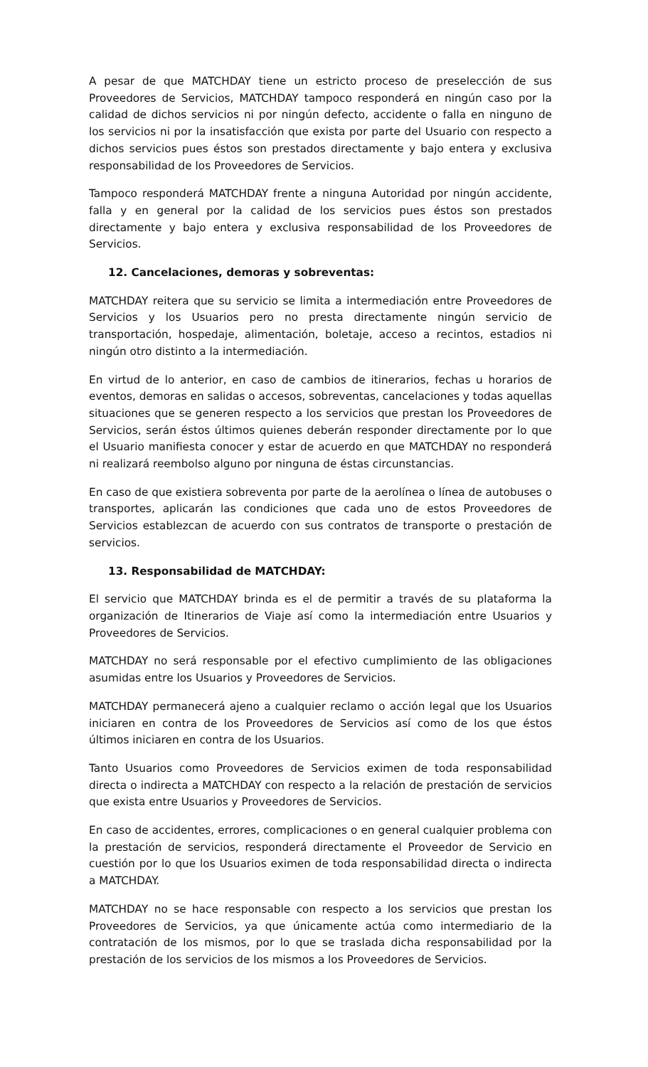A pesar de que MATCHDAY tiene un estricto proceso de preselección de sus Proveedores de Servicios, MATCHDAY tampoco responderá en ningún caso por la calidad de dichos servicios ni por ningún defecto, accidente o falla en ninguno de los servicios ni por la insatisfacción que exista por parte del Usuario con respecto a dichos servicios pues éstos son prestados directamente y bajo entera y exclusiva responsabilidad de los Proveedores de Servicios.
Tampoco responderá MATCHDAY frente a ninguna Autoridad por ningún accidente, falla y en general por la calidad de los servicios pues éstos son prestados directamente y bajo entera y exclusiva responsabilidad de los Proveedores de Servicios.
12. Cancelaciones, demoras y sobreventas:
MATCHDAY reitera que su servicio se limita a intermediación entre Proveedores de Servicios y los Usuarios pero no presta directamente ningún servicio de transportación, hospedaje, alimentación, boletaje, acceso a recintos, estadios ni ningún otro distinto a la intermediación.
En virtud de lo anterior, en caso de cambios de itinerarios, fechas u horarios de eventos, demoras en salidas o accesos, sobreventas, cancelaciones y todas aquellas situaciones que se generen respecto a los servicios que prestan los Proveedores de Servicios, serán éstos últimos quienes deberán responder directamente por lo que el Usuario manifiesta conocer y estar de acuerdo en que MATCHDAY no responderá ni realizará reembolso alguno por ninguna de éstas circunstancias.
En caso de que existiera sobreventa por parte de la aerolínea o línea de autobuses o transportes, aplicarán las condiciones que cada uno de estos Proveedores de Servicios establezcan de acuerdo con sus contratos de transporte o prestación de servicios.
13. Responsabilidad de MATCHDAY:
El servicio que MATCHDAY brinda es el de permitir a través de su plataforma la organización de Itinerarios de Viaje así como la intermediación entre Usuarios y Proveedores de Servicios.
MATCHDAY no será responsable por el efectivo cumplimiento de las obligaciones asumidas entre los Usuarios y Proveedores de Servicios.
MATCHDAY permanecerá ajeno a cualquier reclamo o acción legal que los Usuarios iniciaren en contra de los Proveedores de Servicios así como de los que éstos últimos iniciaren en contra de los Usuarios.
Tanto Usuarios como Proveedores de Servicios eximen de toda responsabilidad directa o indirecta a MATCHDAY con respecto a la relación de prestación de servicios que exista entre Usuarios y Proveedores de Servicios.
En caso de accidentes, errores, complicaciones o en general cualquier problema con la prestación de servicios, responderá directamente el Proveedor de Servicio en cuestión por lo que los Usuarios eximen de toda responsabilidad directa o indirecta a MATCHDAY.
MATCHDAY no se hace responsable con respecto a los servicios que prestan los Proveedores de Servicios, ya que únicamente actúa como intermediario de la contratación de los mismos, por lo que se traslada dicha responsabilidad por la prestación de los servicios de los mismos a los Proveedores de Servicios.